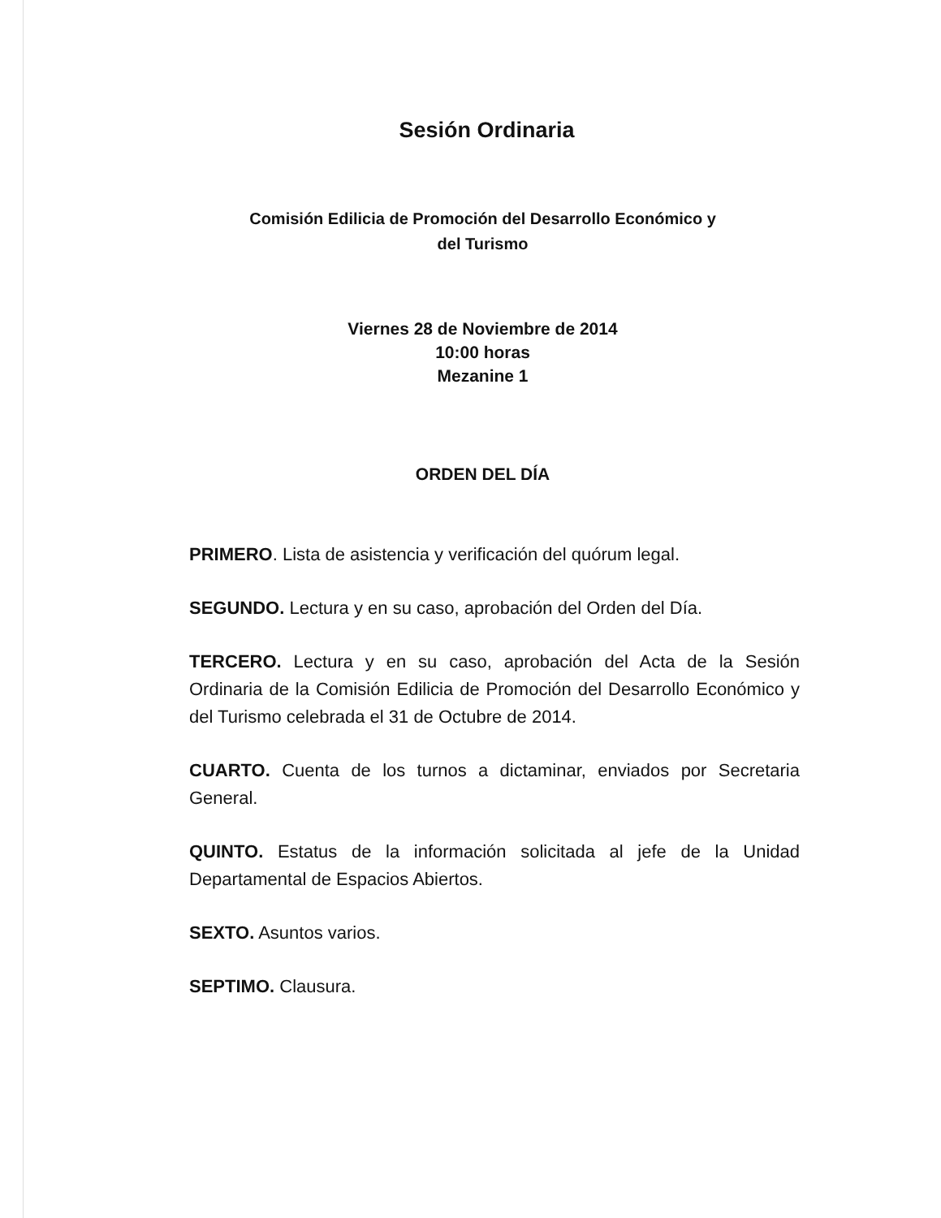Sesión Ordinaria
Comisión Edilicia de Promoción del Desarrollo Económico y
del Turismo
Viernes 28 de Noviembre de 2014
10:00 horas
Mezanine 1
ORDEN DEL DÍA
PRIMERO. Lista de asistencia y verificación del quórum legal.
SEGUNDO. Lectura y en su caso, aprobación del Orden del Día.
TERCERO. Lectura y en su caso, aprobación del Acta de la Sesión Ordinaria de la Comisión Edilicia de Promoción del Desarrollo Económico y del Turismo celebrada el 31 de Octubre de 2014.
CUARTO. Cuenta de los turnos a dictaminar, enviados por Secretaria General.
QUINTO. Estatus de la información solicitada al jefe de la Unidad Departamental de Espacios Abiertos.
SEXTO. Asuntos varios.
SEPTIMO. Clausura.